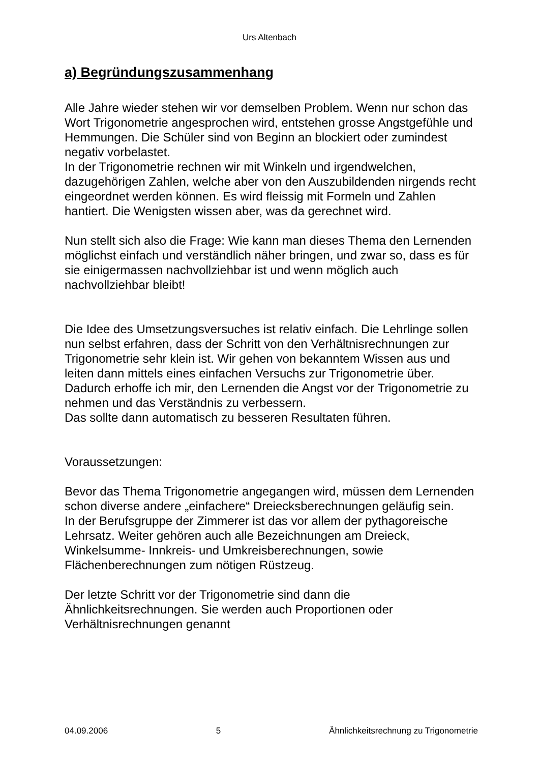Urs Altenbach
a) Begründungszusammenhang
Alle Jahre wieder stehen wir vor demselben Problem. Wenn nur schon das Wort Trigonometrie angesprochen wird, entstehen grosse Angstgefühle und Hemmungen. Die Schüler sind von Beginn an blockiert oder zumindest negativ vorbelastet.
In der Trigonometrie rechnen wir mit Winkeln und irgendwelchen, dazugehörigen Zahlen, welche aber von den Auszubildenden nirgends recht eingeordnet werden können. Es wird fleissig mit Formeln und Zahlen hantiert. Die Wenigsten wissen aber, was da gerechnet wird.
Nun stellt sich also die Frage: Wie kann man dieses Thema den Lernenden möglichst einfach und verständlich näher bringen, und zwar so, dass es für sie einigermassen nachvollziehbar ist und wenn möglich auch nachvollziehbar bleibt!
Die Idee des Umsetzungsversuches ist relativ einfach. Die Lehrlinge sollen nun selbst erfahren, dass der Schritt von den Verhältnisrechnungen zur Trigonometrie sehr klein ist. Wir gehen von bekanntem Wissen aus und leiten dann mittels eines einfachen Versuchs zur Trigonometrie über.
Dadurch erhoffe ich mir, den Lernenden die Angst vor der Trigonometrie zu nehmen und das Verständnis zu verbessern.
Das sollte dann automatisch zu besseren Resultaten führen.
Voraussetzungen:
Bevor das Thema Trigonometrie angegangen wird, müssen dem Lernenden schon diverse andere „einfachere“ Dreiecksberechnungen geläufig sein.
In der Berufsgruppe der Zimmerer ist das vor allem der pythagoreische Lehrsatz. Weiter gehören auch alle Bezeichnungen am Dreieck, Winkelsumme- Innkreis- und Umkreisberechnungen, sowie Flächenberechnungen zum nötigen Rüstzeug.
Der letzte Schritt vor der Trigonometrie sind dann die Ähnlichkeitsrechnungen. Sie werden auch Proportionen oder Verhältnisrechnungen genannt
04.09.2006 5 Ähnlichkeitsrechnung zu Trigonometrie